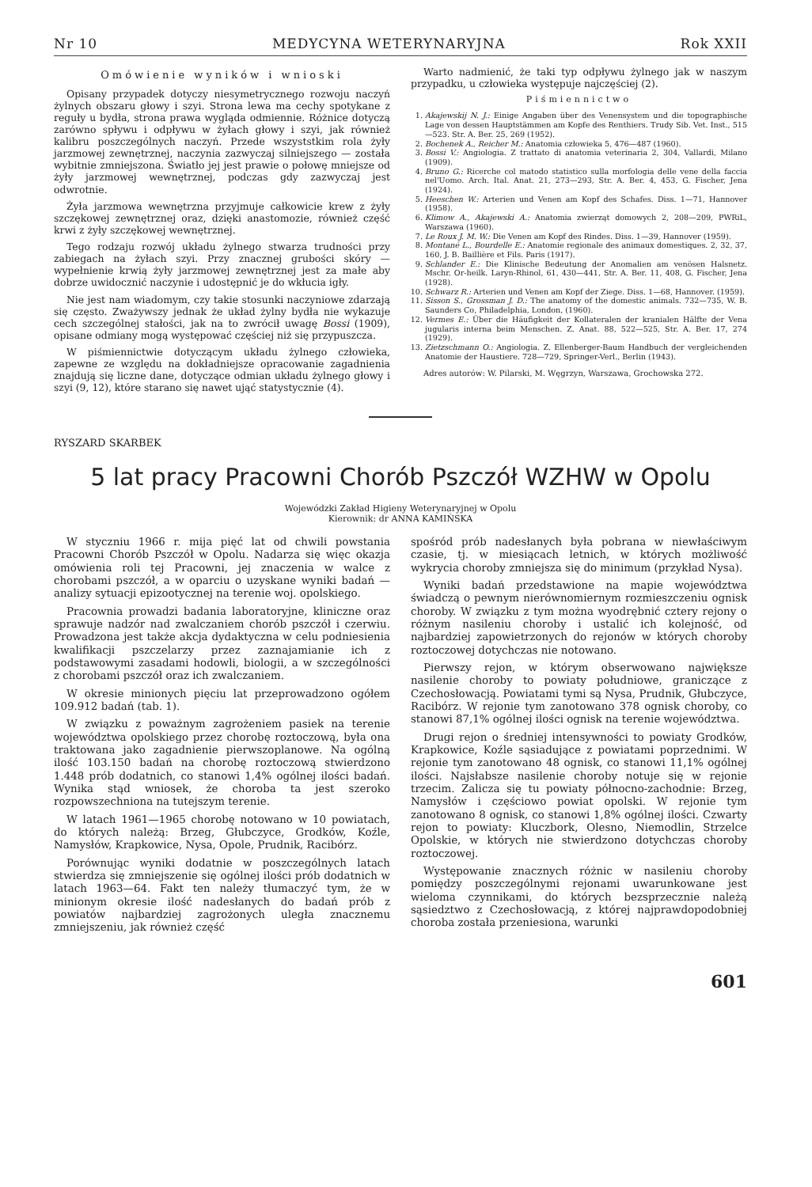Nr 10 MEDYCYNA WETERYNARYJNA Rok XXII
Omówienie wyników i wnioski
Opisany przypadek dotyczy niesymetrycznego rozwoju naczyń żylnych obszaru głowy i szyi. Strona lewa ma cechy spotykane z reguły u bydła, strona prawa wygląda odmiennie. Różnice dotyczą zarówno spływu i odpływu w żyłach głowy i szyi, jak również kalibru poszczególnych naczyń. Przede wszyststkim rola żyły jarzmowej zewnętrznej, naczynia zazwyczaj silniejszego — została wybitnie zmniejszona. Światło jej jest prawie o połowę mniejsze od żyły jarzmowej wewnętrznej, podczas gdy zazwyczaj jest odwrotnie.
Żyła jarzmowa wewnętrzna przyjmuje całkowicie krew z żyły szczękowej zewnętrznej oraz, dzięki anastomozie, również część krwi z żyły szczękowej wewnętrznej.
Tego rodzaju rozwój układu żylnego stwarza trudności przy zabiegach na żyłach szyi. Przy znacznej grubości skóry — wypełnienie krwią żyły jarzmowej zewnętrznej jest za małe aby dobrze uwidocznić naczynie i udostępnić je do wkłucia igły.
Nie jest nam wiadomym, czy takie stosunki naczyniowe zdarzają się często. Zważywszy jednak że układ żylny bydła nie wykazuje cech szczególnej stałości, jak na to zwrócił uwagę Bossi (1909), opisane odmiany mogą występować częściej niż się przypuszcza.
W piśmiennictwie dotyczącym układu żylnego człowieka, zapewne ze względu na dokładniejsze opracowanie zagadnienia znajdują się liczne dane, dotyczące odmian układu żylnego głowy i szyi (9, 12), które starano się nawet ująć statystycznie (4).
Warto nadmienić, że taki typ odpływu żylnego jak w naszym przypadku, u człowieka występuje najczęściej (2).
Piśmiennictwo
1. Akajewskij N. J.: Einige Angaben über des Venensystem und die topographische Lage von dessen Hauptstämmen am Kopfe des Renthiers. Trudy Sib. Vet. Inst., 515—523. Str. A. Ber. 25, 269 (1952).
2. Bochenek A., Reicher M.: Anatomia człowieka 5, 476—487 (1960).
3. Bossi V.: Angiologia. Z trattato di anatomia veterinaria 2, 304, Vallardi, Milano (1909).
4. Bruno G.: Ricerche col matodo statistico sulla morfologia delle vene della faccia nel'Uomo. Arch. Ital. Anat. 21, 273—293, Str. A. Ber. 4, 453, G. Fischer, Jena (1924).
5. Heeschen W.: Arterien und Venen am Kopf des Schafes. Diss. 1—71, Hannover (1958).
6. Klimow A., Akajewski A.: Anatomia zwierząt domowych 2, 208—209, PWRiL, Warszawa (1960).
7. Le Roux J. M. W.: Die Venen am Kopf des Rindes. Diss. 1—39, Hannover (1959).
8. Montané L., Bourdelle E.: Anatomie regionale des animaux domestiques. 2, 32, 37, 160, J. B. Baillière et Fils. Paris (1917).
9. Schlander E.: Die Klinische Bedeutung der Anomalien am venösen Halsnetz. Mschr. Or-heilk. Laryn-Rhinol, 61, 430—441, Str. A. Ber. 11, 408, G. Fischer, Jena (1928).
10. Schwarz R.: Arterien und Venen am Kopf der Ziege. Diss. 1—68, Hannover. (1959).
11. Sisson S., Grossman J. D.: The anatomy of the domestic animals. 732—735, W. B. Saunders Co, Philadelphia, London, (1960).
12. Vermes E.: Über die Häufigkeit der Kollateralen der kranialen Hälfte der Vena jugularis interna beim Menschen. Z. Anat. 88, 522—525, Str. A. Ber. 17, 274 (1929).
13. Zietzschmann O.: Angiologia. Z. Ellenberger-Baum Handbuch der vergleichenden Anatomie der Haustiere. 728—729, Springer-Verl., Berlin (1943).
Adres autorów: W. Pilarski, M. Węgrzyn, Warszawa, Grochowska 272.
RYSZARD SKARBEK
5 lat pracy Pracowni Chorób Pszczół WZHW w Opolu
Wojewódzki Zakład Higieny Weterynaryjnej w Opolu
Kierownik: dr ANNA KAMIŃSKA
W styczniu 1966 r. mija pięć lat od chwili powstania Pracowni Chorób Pszczół w Opolu. Nadarza się więc okazja omówienia roli tej Pracowni, jej znaczenia w walce z chorobami pszczół, a w oparciu o uzyskane wyniki badań — analizy sytuacji epizootycznej na terenie woj. opolskiego.
Pracownia prowadzi badania laboratoryjne, kliniczne oraz sprawuje nadzór nad zwalczaniem chorób pszczół i czerwiu. Prowadzona jest także akcja dydaktyczna w celu podniesienia kwalifikacji pszczelarzy przez zaznajamianie ich z podstawowymi zasadami hodowli, biologii, a w szczególności z chorobami pszczół oraz ich zwalczaniem.
W okresie minionych pięciu lat przeprowadzono ogółem 109.912 badań (tab. 1).
W związku z poważnym zagrożeniem pasiek na terenie województwa opolskiego przez chorobę roztoczową, była ona traktowana jako zagadnienie pierwszoplanowe. Na ogólną ilość 103.150 badań na chorobę roztoczową stwierdzono 1.448 prób dodatnich, co stanowi 1,4% ogólnej ilości badań. Wynika stąd wniosek, że choroba ta jest szeroko rozpowszechniona na tutejszym terenie.
W latach 1961—1965 chorobę notowano w 10 powiatach, do których należą: Brzeg, Głubczyce, Grodków, Koźle, Namysłów, Krapkowice, Nysa, Opole, Prudnik, Racibórz.
Porównując wyniki dodatnie w poszczególnych latach stwierdza się zmniejszenie się ogólnej ilości prób dodatnich w latach 1963—64. Fakt ten należy tłumaczyć tym, że w minionym okresie ilość nadesłanych do badań prób z powiatów najbardziej zagrożonych uległa znacznemu zmniejszeniu, jak również część
spośród prób nadesłanych była pobrana w niewłaściwym czasie, tj. w miesiącach letnich, w których możliwość wykrycia choroby zmniejsza się do minimum (przykład Nysa).
Wyniki badań przedstawione na mapie województwa świadczą o pewnym nierównomiernym rozmieszczeniu ognisk choroby. W związku z tym można wyodrębnić cztery rejony o różnym nasileniu choroby i ustalić ich kolejność, od najbardziej zapowietrzonych do rejonów w których choroby roztoczowej dotychczas nie notowano.
Pierwszy rejon, w którym obserwowano największe nasilenie choroby to powiaty południowe, graniczące z Czechosłowacją. Powiatami tymi są Nysa, Prudnik, Głubczyce, Racibórz. W rejonie tym zanotowano 378 ognisk choroby, co stanowi 87,1% ogólnej ilości ognisk na terenie województwa.
Drugi rejon o średniej intensywności to powiaty Grodków, Krapkowice, Koźle sąsiadujące z powiatami poprzednimi. W rejonie tym zanotowano 48 ognisk, co stanowi 11,1% ogólnej ilości. Najsłabsze nasilenie choroby notuje się w rejonie trzecim. Zalicza się tu powiaty północno-zachodnie: Brzeg, Namysłów i częściowo powiat opolski. W rejonie tym zanotowano 8 ognisk, co stanowi 1,8% ogólnej ilości. Czwarty rejon to powiaty: Kluczbork, Olesno, Niemodlin, Strzelce Opolskie, w których nie stwierdzono dotychczas choroby roztoczowej.
Występowanie znacznych różnic w nasileniu choroby pomiędzy poszczególnymi rejonami uwarunkowane jest wieloma czynnikami, do których bezsprzecznie należą sąsiedztwo z Czechosłowacją, z której najprawdopodobniej choroba została przeniesiona, warunki
601